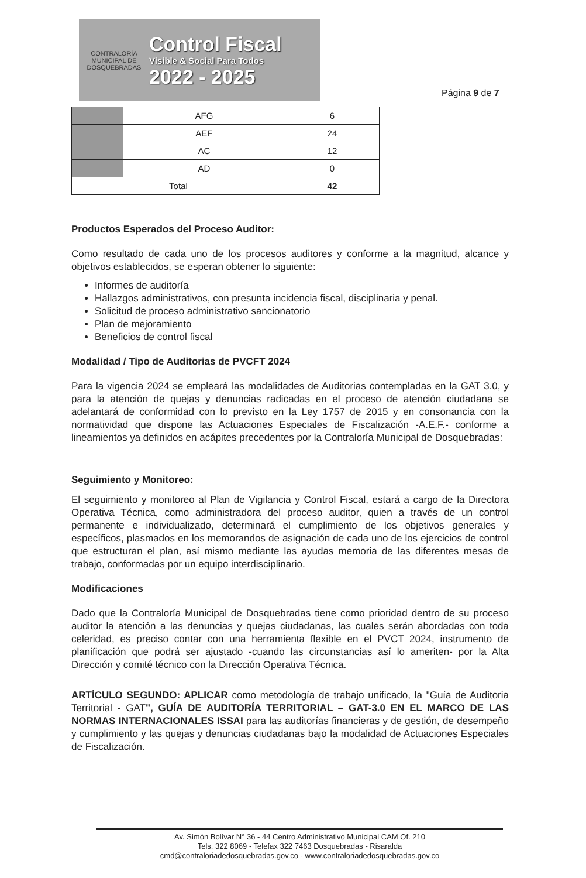CONTRALORÍA
MUNICIPAL DE DOSQUEBRADAS
Control Fiscal
Visible & Social Para Todos
2022 - 2025
Página 9 de 7
| | AFG | 6 |
| | AEF | 24 |
| | AC | 12 |
| | AD | 0 |
| Total | | 42 |
Productos Esperados del Proceso Auditor:
Como resultado de cada uno de los procesos auditores y conforme a la magnitud, alcance y objetivos establecidos, se esperan obtener lo siguiente:
Informes de auditoría
Hallazgos administrativos, con presunta incidencia fiscal, disciplinaria y penal.
Solicitud de proceso administrativo sancionatorio
Plan de mejoramiento
Beneficios de control fiscal
Modalidad / Tipo de Auditorias de PVCFT 2024
Para la vigencia 2024 se empleará las modalidades de Auditorias contempladas en la GAT 3.0, y para la atención de quejas y denuncias radicadas en el proceso de atención ciudadana se adelantará de conformidad con lo previsto en la Ley 1757 de 2015 y en consonancia con la normatividad que dispone las Actuaciones Especiales de Fiscalización -A.E.F.- conforme a lineamientos ya definidos en acápites precedentes por la Contraloría Municipal de Dosquebradas:
Seguimiento y Monitoreo:
El seguimiento y monitoreo al Plan de Vigilancia y Control Fiscal, estará a cargo de la Directora Operativa Técnica, como administradora del proceso auditor, quien a través de un control permanente e individualizado, determinará el cumplimiento de los objetivos generales y específicos, plasmados en los memorandos de asignación de cada uno de los ejercicios de control que estructuran el plan, así mismo mediante las ayudas memoria de las diferentes mesas de trabajo, conformadas por un equipo interdisciplinario.
Modificaciones
Dado que la Contraloría Municipal de Dosquebradas tiene como prioridad dentro de su proceso auditor la atención a las denuncias y quejas ciudadanas, las cuales serán abordadas con toda celeridad, es preciso contar con una herramienta flexible en el PVCT 2024, instrumento de planificación que podrá ser ajustado -cuando las circunstancias así lo ameriten- por la Alta Dirección y comité técnico con la Dirección Operativa Técnica.
ARTÍCULO SEGUNDO: APLICAR como metodología de trabajo unificado, la "Guía de Auditoria Territorial - GAT", GUÍA DE AUDITORÍA TERRITORIAL – GAT-3.0 EN EL MARCO DE LAS NORMAS INTERNACIONALES ISSAI para las auditorías financieras y de gestión, de desempeño y cumplimiento y las quejas y denuncias ciudadanas bajo la modalidad de Actuaciones Especiales de Fiscalización.
Av. Simón Bolívar N° 36 - 44 Centro Administrativo Municipal CAM Of. 210
Tels. 322 8069 - Telefax 322 7463 Dosquebradas - Risaralda
cmd@contraloriadedosquebradas.gov.co - www.contraloriadedosquebradas.gov.co